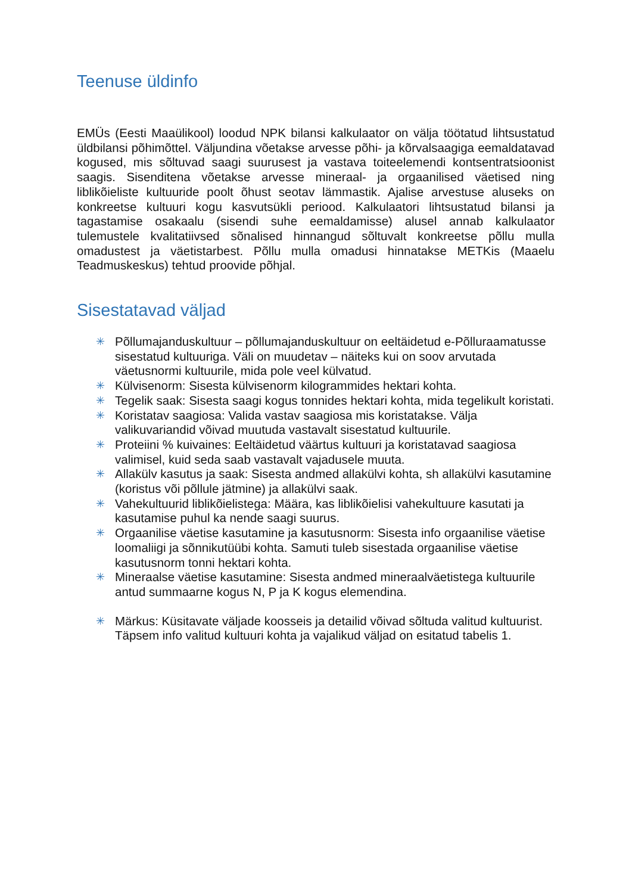Teenuse üldinfo
EMÜs (Eesti Maaülikool) loodud NPK bilansi kalkulaator on välja töötatud lihtsustatud üldbilansi põhimõttel. Väljundina võetakse arvesse põhi- ja kõrvalsaagiga eemaldatavad kogused, mis sõltuvad saagi suurusest ja vastava toiteelemendi kontsentratsioonist saagis. Sisenditena võetakse arvesse mineraal- ja orgaanilised väetised ning liblikõieliste kultuuride poolt õhust seotav lämmastik. Ajalise arvestuse aluseks on konkreetse kultuuri kogu kasvutsükli periood. Kalkulaatori lihtsustatud bilansi ja tagastamise osakaalu (sisendi suhe eemaldamisse) alusel annab kalkulaator tulemustele kvalitatiivsed sõnalised hinnangud sõltuvalt konkreetse põllu mulla omadustest ja väetistarbest. Põllu mulla omadusi hinnatakse METKis (Maaelu Teadmuskeskus) tehtud proovide põhjal.
Sisestatavad väljad
✳ Põllumajanduskultuur – põllumajanduskultuur on eeltäidetud e-Põlluraamatusse sisestatud kultuuriga. Väli on muudetav – näiteks kui on soov arvutada väetusnormi kultuurile, mida pole veel külvatud.
✳ Külvisenorm: Sisesta külvisenorm kilogrammides hektari kohta.
✳ Tegelik saak: Sisesta saagi kogus tonnides hektari kohta, mida tegelikult koristati.
✳ Koristatav saagiosa: Valida vastav saagiosa mis koristatakse. Välja valikuvariandid võivad muutuda vastavalt sisestatud kultuurile.
✳ Proteiini % kuivaines: Eeltäidetud väärtus kultuuri ja koristatavad saagiosa valimisel, kuid seda saab vastavalt vajadusele muuta.
✳ Allakülv kasutus ja saak: Sisesta andmed allakülvi kohta, sh allakülvi kasutamine (koristus või põllule jätmine) ja allakülvi saak.
✳ Vahekultuurid liblikõielistega: Määra, kas liblikõielisi vahekultuure kasutati ja kasutamise puhul ka nende saagi suurus.
✳ Orgaanilise väetise kasutamine ja kasutusnorm: Sisesta info orgaanilise väetise loomaliigi ja sõnnikutüübi kohta. Samuti tuleb sisestada orgaanilise väetise kasutusnorm tonni hektari kohta.
✳ Mineraalse väetise kasutamine: Sisesta andmed mineraalväetistega kultuurile antud summaarne kogus N, P ja K kogus elemendina.
✳ Märkus: Küsitavate väljade koosseis ja detailid võivad sõltuda valitud kultuurist. Täpsem info valitud kultuuri kohta ja vajalikud väljad on esitatud tabelis 1.